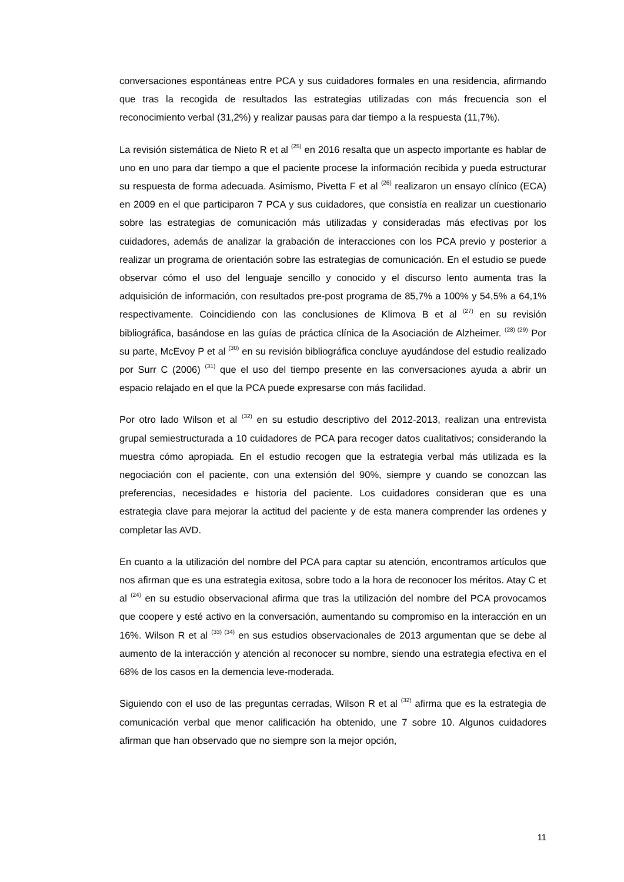conversaciones espontáneas entre PCA y sus cuidadores formales en una residencia, afirmando que tras la recogida de resultados las estrategias utilizadas con más frecuencia son el reconocimiento verbal (31,2%) y realizar pausas para dar tiempo a la respuesta (11,7%).
La revisión sistemática de Nieto R et al <sup>(25)</sup> en 2016 resalta que un aspecto importante es hablar de uno en uno para dar tiempo a que el paciente procese la información recibida y pueda estructurar su respuesta de forma adecuada. Asimismo, Pivetta F et al <sup>(26)</sup> realizaron un ensayo clínico (ECA) en 2009 en el que participaron 7 PCA y sus cuidadores, que consistía en realizar un cuestionario sobre las estrategias de comunicación más utilizadas y consideradas más efectivas por los cuidadores, además de analizar la grabación de interacciones con los PCA previo y posterior a realizar un programa de orientación sobre las estrategias de comunicación. En el estudio se puede observar cómo el uso del lenguaje sencillo y conocido y el discurso lento aumenta tras la adquisición de información, con resultados pre-post programa de 85,7% a 100% y 54,5% a 64,1% respectivamente. Coincidiendo con las conclusiones de Klimova B et al <sup>(27)</sup> en su revisión bibliográfica, basándose en las guías de práctica clínica de la Asociación de Alzheimer. <sup>(28) (29)</sup> Por su parte, McEvoy P et al <sup>(30)</sup> en su revisión bibliográfica concluye ayudándose del estudio realizado por Surr C (2006) <sup>(31)</sup> que el uso del tiempo presente en las conversaciones ayuda a abrir un espacio relajado en el que la PCA puede expresarse con más facilidad.
Por otro lado Wilson et al <sup>(32)</sup> en su estudio descriptivo del 2012-2013, realizan una entrevista grupal semiestructurada a 10 cuidadores de PCA para recoger datos cualitativos; considerando la muestra cómo apropiada. En el estudio recogen que la estrategia verbal más utilizada es la negociación con el paciente, con una extensión del 90%, siempre y cuando se conozcan las preferencias, necesidades e historia del paciente. Los cuidadores consideran que es una estrategia clave para mejorar la actitud del paciente y de esta manera comprender las ordenes y completar las AVD.
En cuanto a la utilización del nombre del PCA para captar su atención, encontramos artículos que nos afirman que es una estrategia exitosa, sobre todo a la hora de reconocer los méritos. Atay C et al <sup>(24)</sup> en su estudio observacional afirma que tras la utilización del nombre del PCA provocamos que coopere y esté activo en la conversación, aumentando su compromiso en la interacción en un 16%. Wilson R et al <sup>(33) (34)</sup> en sus estudios observacionales de 2013 argumentan que se debe al aumento de la interacción y atención al reconocer su nombre, siendo una estrategia efectiva en el 68% de los casos en la demencia leve-moderada.
Siguiendo con el uso de las preguntas cerradas, Wilson R et al <sup>(32)</sup> afirma que es la estrategia de comunicación verbal que menor calificación ha obtenido, une 7 sobre 10. Algunos cuidadores afirman que han observado que no siempre son la mejor opción,
11